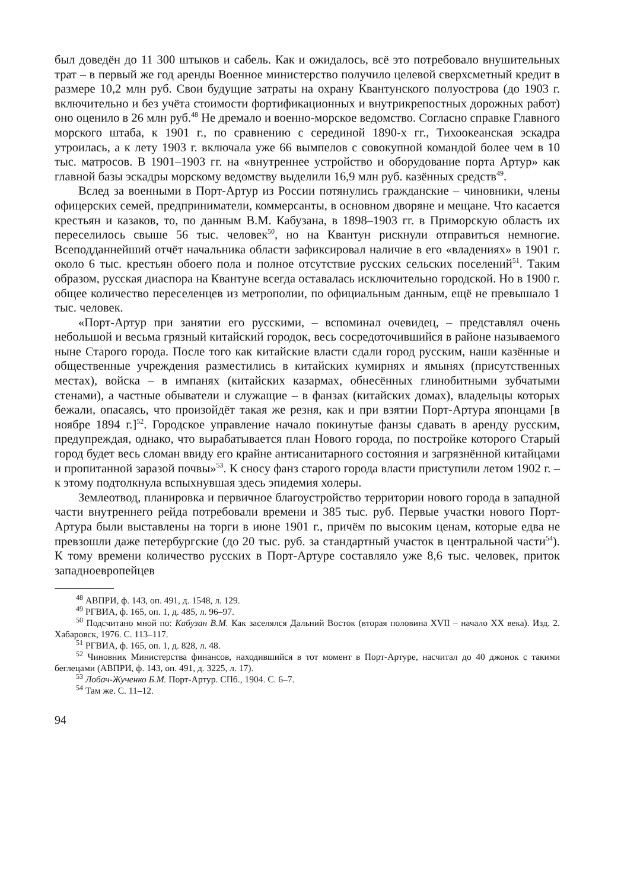был доведён до 11 300 штыков и сабель. Как и ожидалось, всё это потребовало внушительных трат – в первый же год аренды Военное министерство получило целевой сверхсметный кредит в размере 10,2 млн руб. Свои будущие затраты на охрану Квантунского полуострова (до 1903 г. включительно и без учёта стоимости фортификационных и внутрикрепостных дорожных работ) оно оценило в 26 млн руб.<sup>48</sup> Не дремало и военно-морское ведомство. Согласно справке Главного морского штаба, к 1901 г., по сравнению с серединой 1890-х гг., Тихоокеанская эскадра утроилась, а к лету 1903 г. включала уже 66 вымпелов с совокупной командой более чем в 10 тыс. матросов. В 1901–1903 гг. на «внутреннее устройство и оборудование порта Артур» как главной базы эскадры морскому ведомству выделили 16,9 млн руб. казённых средств<sup>49</sup>.
Вслед за военными в Порт-Артур из России потянулись гражданские – чиновники, члены офицерских семей, предприниматели, коммерсанты, в основном дворяне и мещане. Что касается крестьян и казаков, то, по данным В.М. Кабузана, в 1898–1903 гг. в Приморскую область их переселилось свыше 56 тыс. человек<sup>50</sup>, но на Квантун рискнули отправиться немногие. Всеподданнейший отчёт начальника области зафиксировал наличие в его «владениях» в 1901 г. около 6 тыс. крестьян обоего пола и полное отсутствие русских сельских поселений<sup>51</sup>. Таким образом, русская диаспора на Квантуне всегда оставалась исключительно городской. Но в 1900 г. общее количество переселенцев из метрополии, по официальным данным, ещё не превышало 1 тыс. человек.
«Порт-Артур при занятии его русскими, – вспоминал очевидец, – представлял очень небольшой и весьма грязный китайский городок, весь сосредоточившийся в районе называемого ныне Старого города. После того как китайские власти сдали город русским, наши казённые и общественные учреждения разместились в китайских кумирнях и ямынях (присутственных местах), войска – в импанях (китайских казармах, обнесённых глинобитными зубчатыми стенами), а частные обыватели и служащие – в фанзах (китайских домах), владельцы которых бежали, опасаясь, что произойдёт такая же резня, как и при взятии Порт-Артура японцами [в ноябре 1894 г.]<sup>52</sup>. Городское управление начало покинутые фанзы сдавать в аренду русским, предупреждая, однако, что вырабатывается план Нового города, по постройке которого Старый город будет весь сломан ввиду его крайне антисанитарного состояния и загрязнённой китайцами и пропитанной заразой почвы»<sup>53</sup>. К сносу фанз старого города власти приступили летом 1902 г. – к этому подтолкнула вспыхнувшая здесь эпидемия холеры.
Землеотвод, планировка и первичное благоустройство территории нового города в западной части внутреннего рейда потребовали времени и 385 тыс. руб. Первые участки нового Порт-Артура были выставлены на торги в июне 1901 г., причём по высоким ценам, которые едва не превзошли даже петербургские (до 20 тыс. руб. за стандартный участок в центральной части<sup>54</sup>). К тому времени количество русских в Порт-Артуре составляло уже 8,6 тыс. человек, приток западноевропейцев
<sup>48</sup> АВПРИ, ф. 143, оп. 491, д. 1548, л. 129.
<sup>49</sup> РГВИА, ф. 165, оп. 1, д. 485, л. 96–97.
<sup>50</sup> Подсчитано мной по: Кабузан В.М. Как заселялся Дальний Восток (вторая половина XVII – начало XX века). Изд. 2. Хабаровск, 1976. С. 113–117.
<sup>51</sup> РГВИА, ф. 165, оп. 1, д. 828, л. 48.
<sup>52</sup> Чиновник Министерства финансов, находившийся в тот момент в Порт-Артуре, насчитал до 40 джонок с такими беглецами (АВПРИ, ф. 143, оп. 491, д. 3225, л. 17).
<sup>53</sup> Лобач-Жученко Б.М. Порт-Артур. СПб., 1904. С. 6–7.
<sup>54</sup> Там же. С. 11–12.
94